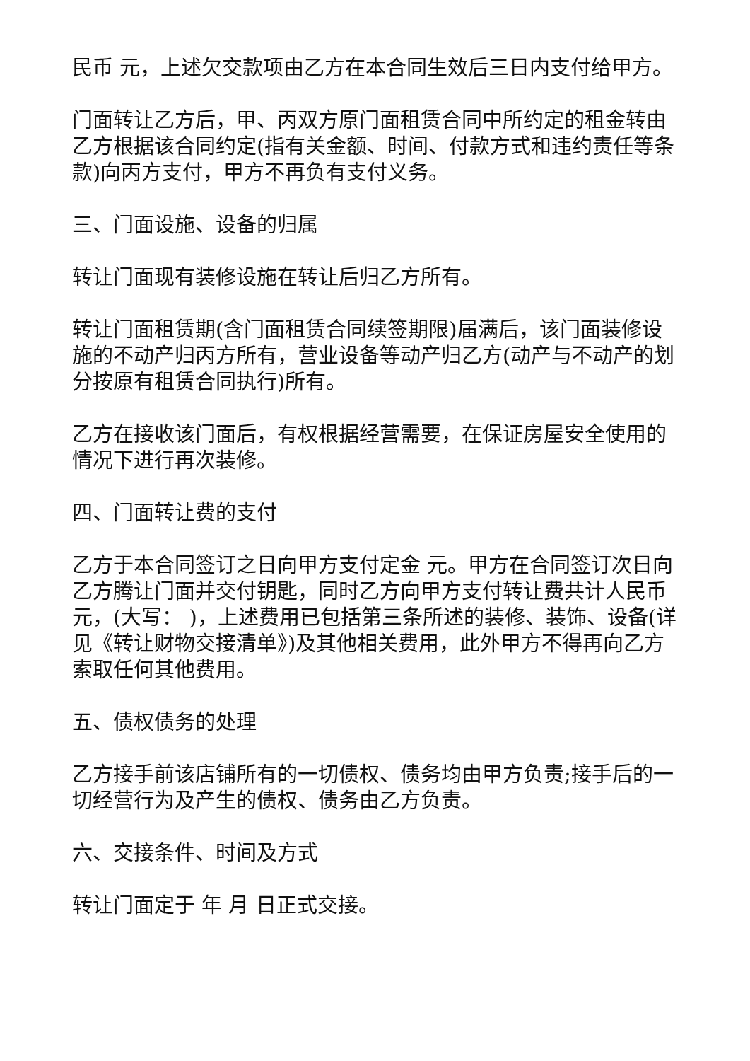民币 元，上述欠交款项由乙方在本合同生效后三日内支付给甲方。
门面转让乙方后，甲、丙双方原门面租赁合同中所约定的租金转由乙方根据该合同约定(指有关金额、时间、付款方式和违约责任等条款)向丙方支付，甲方不再负有支付义务。
三、门面设施、设备的归属
转让门面现有装修设施在转让后归乙方所有。
转让门面租赁期(含门面租赁合同续签期限)届满后，该门面装修设施的不动产归丙方所有，营业设备等动产归乙方(动产与不动产的划分按原有租赁合同执行)所有。
乙方在接收该门面后，有权根据经营需要，在保证房屋安全使用的情况下进行再次装修。
四、门面转让费的支付
乙方于本合同签订之日向甲方支付定金 元。甲方在合同签订次日向乙方腾让门面并交付钥匙，同时乙方向甲方支付转让费共计人民币元，(大写： )，上述费用已包括第三条所述的装修、装饰、设备(详见《转让财物交接清单》)及其他相关费用，此外甲方不得再向乙方索取任何其他费用。
五、债权债务的处理
乙方接手前该店铺所有的一切债权、债务均由甲方负责;接手后的一切经营行为及产生的债权、债务由乙方负责。
六、交接条件、时间及方式
转让门面定于 年 月 日正式交接。